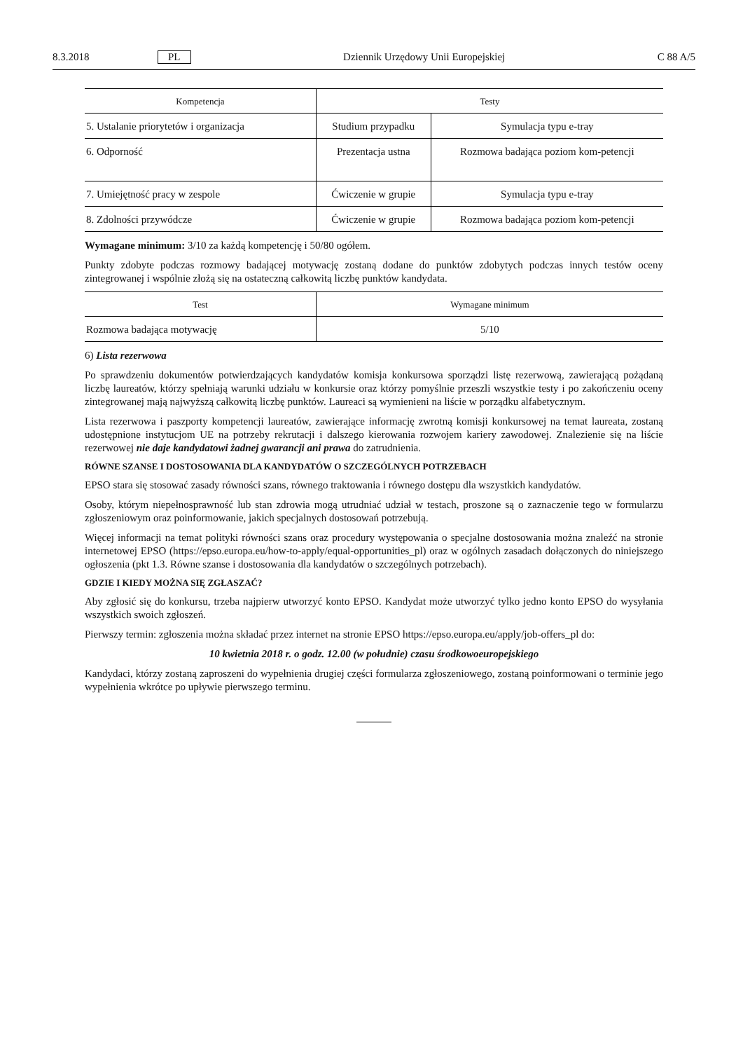8.3.2018 PL Dziennik Urzędowy Unii Europejskiej C 88 A/5
| Kompetencja | Testy | |
| --- | --- | --- |
| 5. Ustalanie priorytetów i organizacja | Studium przypadku | Symulacja typu e-tray |
| 6. Odporność | Prezentacja ustna | Rozmowa badająca poziom kom-petencji |
| 7. Umiejętność pracy w zespole | Ćwiczenie w grupie | Symulacja typu e-tray |
| 8. Zdolności przywódcze | Ćwiczenie w grupie | Rozmowa badająca poziom kom-petencji |
Wymagane minimum: 3/10 za każdą kompetencję i 50/80 ogółem.
Punkty zdobyte podczas rozmowy badającej motywację zostaną dodane do punktów zdobytych podczas innych testów oceny zintegrowanej i wspólnie złożą się na ostateczną całkowitą liczbę punktów kandydata.
| Test | Wymagane minimum |
| --- | --- |
| Rozmowa badająca motywację | 5/10 |
6) Lista rezerwowa
Po sprawdzeniu dokumentów potwierdzających kandydatów komisja konkursowa sporządzi listę rezerwową, zawierającą pożądaną liczbę laureatów, którzy spełniają warunki udziału w konkursie oraz którzy pomyślnie przeszli wszystkie testy i po zakończeniu oceny zintegrowanej mają najwyższą całkowitą liczbę punktów. Laureaci są wymienieni na liście w porządku alfabetycznym.
Lista rezerwowa i paszporty kompetencji laureatów, zawierające informację zwrotną komisji konkursowej na temat laureata, zostaną udostępnione instytucjom UE na potrzeby rekrutacji i dalszego kierowania rozwojem kariery zawodowej. Znalezienie się na liście rezerwowej nie daje kandydatowi żadnej gwarancji ani prawa do zatrudnienia.
RÓWNE SZANSE I DOSTOSOWANIA DLA KANDYDATÓW O SZCZEGÓLNYCH POTRZEBACH
EPSO stara się stosować zasady równości szans, równego traktowania i równego dostępu dla wszystkich kandydatów.
Osoby, którym niepełnosprawność lub stan zdrowia mogą utrudniać udział w testach, proszone są o zaznaczenie tego w formularzu zgłoszeniowym oraz poinformowanie, jakich specjalnych dostosowań potrzebują.
Więcej informacji na temat polityki równości szans oraz procedury występowania o specjalne dostosowania można znaleźć na stronie internetowej EPSO (https://epso.europa.eu/how-to-apply/equal-opportunities_pl) oraz w ogólnych zasadach dołączonych do niniejszego ogłoszenia (pkt 1.3. Równe szanse i dostosowania dla kandydatów o szczególnych potrzebach).
GDZIE I KIEDY MOŻNA SIĘ ZGŁASZAĆ?
Aby zgłosić się do konkursu, trzeba najpierw utworzyć konto EPSO. Kandydat może utworzyć tylko jedno konto EPSO do wysyłania wszystkich swoich zgłoszeń.
Pierwszy termin: zgłoszenia można składać przez internet na stronie EPSO https://epso.europa.eu/apply/job-offers_pl do:
10 kwietnia 2018 r. o godz. 12.00 (w południe) czasu środkowoeuropejskiego
Kandydaci, którzy zostaną zaproszeni do wypełnienia drugiej części formularza zgłoszeniowego, zostaną poinformowani o terminie jego wypełnienia wkrótce po upływie pierwszego terminu.